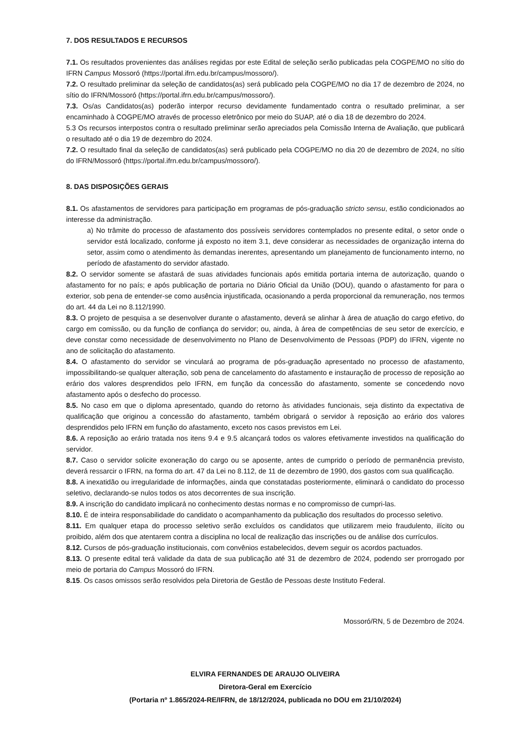7. DOS RESULTADOS E RECURSOS
7.1. Os resultados provenientes das análises regidas por este Edital de seleção serão publicadas pela COGPE/MO no sítio do IFRN Campus Mossoró (https://portal.ifrn.edu.br/campus/mossoro/).
7.2. O resultado preliminar da seleção de candidatos(as) será publicado pela COGPE/MO no dia 17 de dezembro de 2024, no sítio do IFRN/Mossoró (https://portal.ifrn.edu.br/campus/mossoro/).
7.3. Os/as Candidatos(as) poderão interpor recurso devidamente fundamentado contra o resultado preliminar, a ser encaminhado à COGPE/MO através de processo eletrônico por meio do SUAP, até o dia 18 de dezembro do 2024.
5.3 Os recursos interpostos contra o resultado preliminar serão apreciados pela Comissão Interna de Avaliação, que publicará o resultado até o dia 19 de dezembro do 2024.
7.2. O resultado final da seleção de candidatos(as) será publicado pela COGPE/MO no dia 20 de dezembro de 2024, no sítio do IFRN/Mossoró (https://portal.ifrn.edu.br/campus/mossoro/).
8. DAS DISPOSIÇÕES GERAIS
8.1. Os afastamentos de servidores para participação em programas de pós-graduação stricto sensu, estão condicionados ao interesse da administração.
a) No trâmite do processo de afastamento dos possíveis servidores contemplados no presente edital, o setor onde o servidor está localizado, conforme já exposto no item 3.1, deve considerar as necessidades de organização interna do setor, assim como o atendimento às demandas inerentes, apresentando um planejamento de funcionamento interno, no período de afastamento do servidor afastado.
8.2. O servidor somente se afastará de suas atividades funcionais após emitida portaria interna de autorização, quando o afastamento for no país; e após publicação de portaria no Diário Oficial da União (DOU), quando o afastamento for para o exterior, sob pena de entender-se como ausência injustificada, ocasionando a perda proporcional da remuneração, nos termos do art. 44 da Lei no 8.112/1990.
8.3. O projeto de pesquisa a se desenvolver durante o afastamento, deverá se alinhar à área de atuação do cargo efetivo, do cargo em comissão, ou da função de confiança do servidor; ou, ainda, à área de competências de seu setor de exercício, e deve constar como necessidade de desenvolvimento no Plano de Desenvolvimento de Pessoas (PDP) do IFRN, vigente no ano de solicitação do afastamento.
8.4. O afastamento do servidor se vinculará ao programa de pós-graduação apresentado no processo de afastamento, impossibilitando-se qualquer alteração, sob pena de cancelamento do afastamento e instauração de processo de reposição ao erário dos valores desprendidos pelo IFRN, em função da concessão do afastamento, somente se concedendo novo afastamento após o desfecho do processo.
8.5. No caso em que o diploma apresentado, quando do retorno às atividades funcionais, seja distinto da expectativa de qualificação que originou a concessão do afastamento, também obrigará o servidor à reposição ao erário dos valores desprendidos pelo IFRN em função do afastamento, exceto nos casos previstos em Lei.
8.6. A reposição ao erário tratada nos itens 9.4 e 9.5 alcançará todos os valores efetivamente investidos na qualificação do servidor.
8.7. Caso o servidor solicite exoneração do cargo ou se aposente, antes de cumprido o período de permanência previsto, deverá ressarcir o IFRN, na forma do art. 47 da Lei no 8.112, de 11 de dezembro de 1990, dos gastos com sua qualificação.
8.8. A inexatidão ou irregularidade de informações, ainda que constatadas posteriormente, eliminará o candidato do processo seletivo, declarando-se nulos todos os atos decorrentes de sua inscrição.
8.9. A inscrição do candidato implicará no conhecimento destas normas e no compromisso de cumpri-las.
8.10. É de inteira responsabilidade do candidato o acompanhamento da publicação dos resultados do processo seletivo.
8.11. Em qualquer etapa do processo seletivo serão excluídos os candidatos que utilizarem meio fraudulento, ilícito ou proibido, além dos que atentarem contra a disciplina no local de realização das inscrições ou de análise dos currículos.
8.12. Cursos de pós-graduação institucionais, com convênios estabelecidos, devem seguir os acordos pactuados.
8.13. O presente edital terá validade da data de sua publicação até 31 de dezembro de 2024, podendo ser prorrogado por meio de portaria do Campus Mossoró do IFRN.
8.15. Os casos omissos serão resolvidos pela Diretoria de Gestão de Pessoas deste Instituto Federal.
Mossoró/RN, 5 de Dezembro de 2024.
ELVIRA FERNANDES DE ARAUJO OLIVEIRA
Diretora-Geral em Exercício
(Portaria nº 1.865/2024-RE/IFRN, de 18/12/2024, publicada no DOU em 21/10/2024)